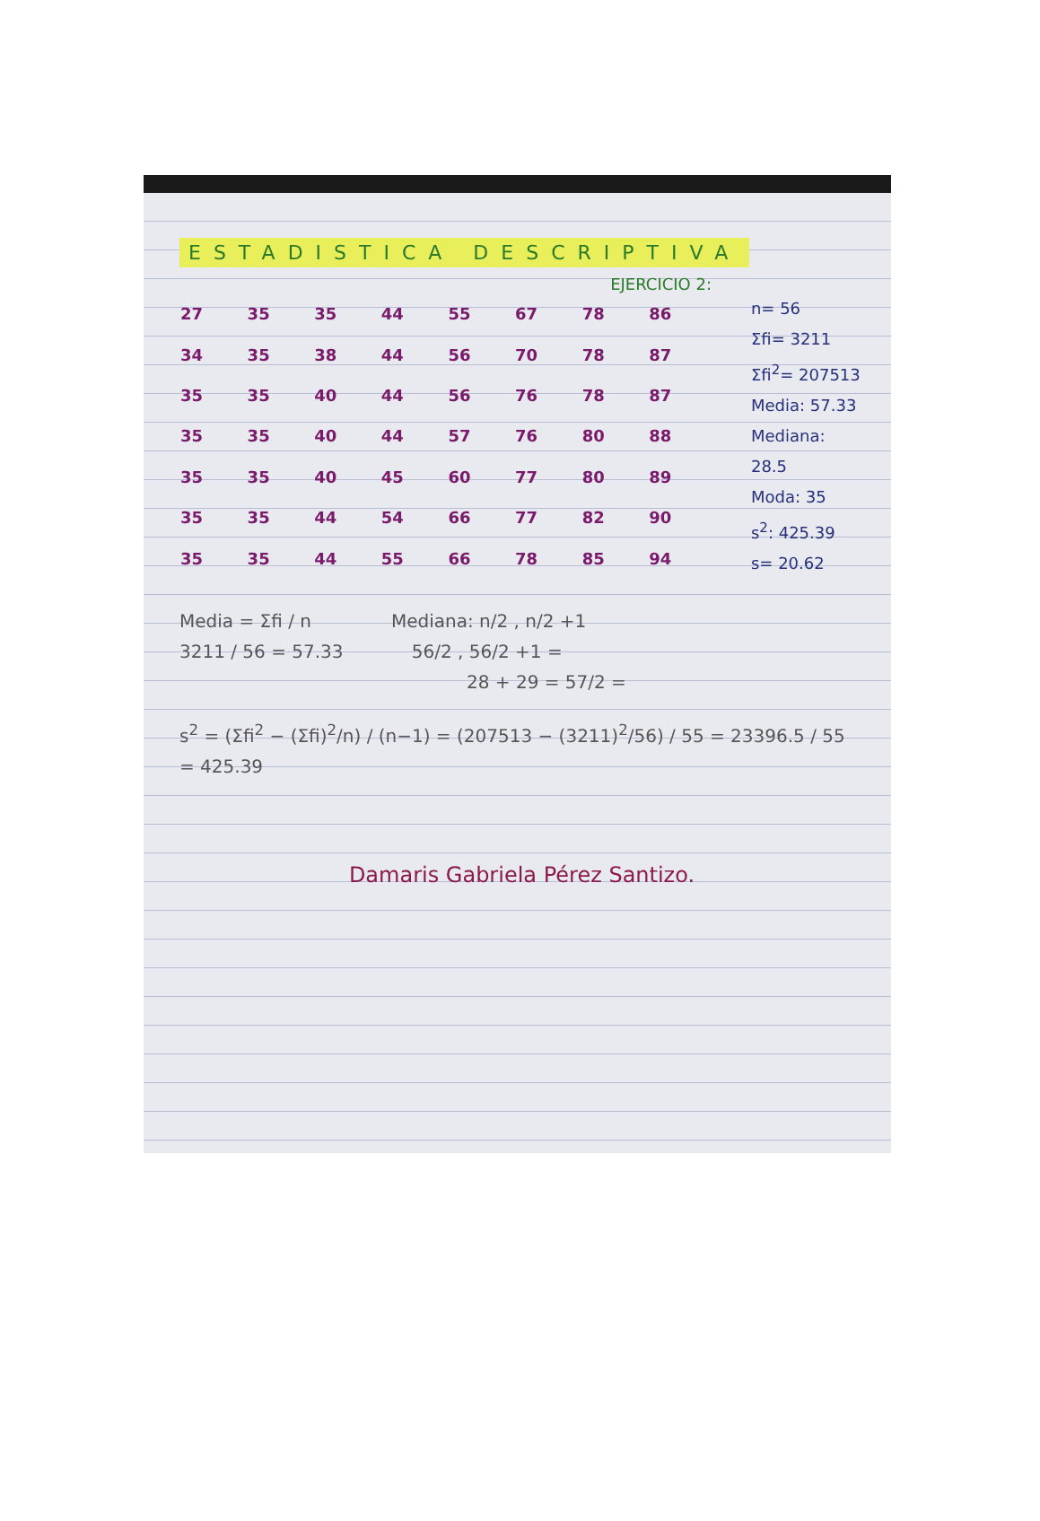ESTADISTICA DESCRIPTIVA
EJERCICIO 2:
| 27 | 35 | 35 | 44 | 55 | 67 | 78 | 86 |
| 34 | 35 | 38 | 44 | 56 | 70 | 78 | 87 |
| 35 | 35 | 40 | 44 | 56 | 76 | 78 | 87 |
| 35 | 35 | 40 | 44 | 57 | 76 | 80 | 88 |
| 35 | 35 | 40 | 45 | 60 | 77 | 80 | 89 |
| 35 | 35 | 44 | 54 | 66 | 77 | 82 | 90 |
| 35 | 35 | 44 | 55 | 66 | 78 | 85 | 94 |
n= 56
Σfi= 3211
Σfi<sup>2</sup>= 207513
Media: 57.33
Mediana: 28.5
Moda: 35
s<sup>2</sup>: 425.39
s= 20.62
Media = Σfi / n Mediana: n/2 , n/2 +1
3211 / 56 = 57.33 56/2 , 56/2 +1 =
28 + 29 = 57/2 =
s<sup>2</sup> = (Σfi<sup>2</sup> − (Σfi)<sup>2</sup>/n) / (n−1) = (207513 − (3211)<sup>2</sup>/56) / 55 = 23396.5 / 55 = 425.39
Damaris Gabriela Pérez Santizo.